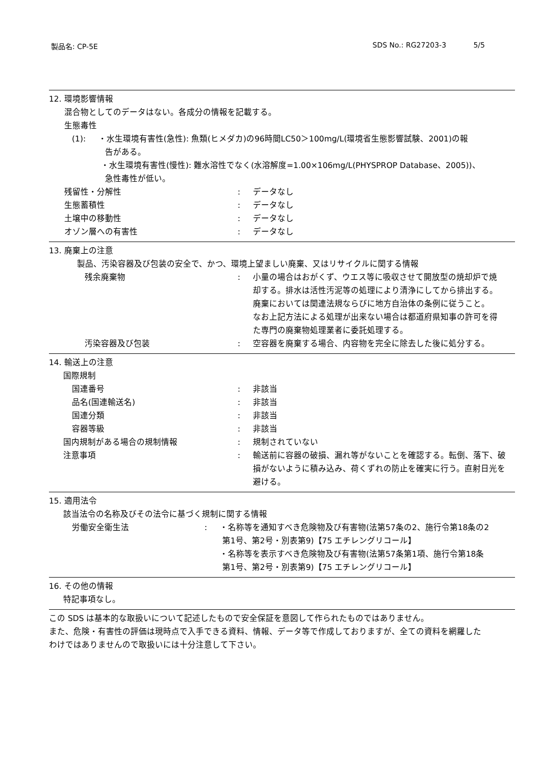製品名: CP-5E SDS No.: RG27203-3 5/5
12. 環境影響情報
混合物としてのデータはない。各成分の情報を記載する。
生態毒性
(1): ・水生環境有害性(急性): 魚類(ヒメダカ)の96時間LC50＞100mg/L(環境省生態影響試験、2001)の報
告がある。
・水生環境有害性(慢性): 難水溶性でなく(水溶解度=1.00×106mg/L(PHYSPROP Database、2005))、
急性毒性が低い。
残留性・分解性 : データなし
生態蓄積性 : データなし
土壌中の移動性 : データなし
オゾン層への有害性 : データなし
13. 廃棄上の注意
製品、汚染容器及び包装の安全で、かつ、環境上望ましい廃棄、又はリサイクルに関する情報
残余廃棄物 : 小量の場合はおがくず、ウエス等に吸収させて開放型の焼却炉で焼却する。排水は活性汚泥等の処理により清浄にしてから排出する。廃棄においては関連法規ならびに地方自治体の条例に従うこと。
なお上記方法による処理が出来ない場合は都道府県知事の許可を得た専門の廃棄物処理業者に委託処理する。
汚染容器及び包装 : 空容器を廃棄する場合、内容物を完全に除去した後に処分する。
14. 輸送上の注意
国際規制
国連番号 : 非該当
品名(国連輸送名) : 非該当
国連分類 : 非該当
容器等級 : 非該当
国内規制がある場合の規制情報 : 規制されていない
注意事項 : 輸送前に容器の破損、漏れ等がないことを確認する。転倒、落下、破損がないように積み込み、荷くずれの防止を確実に行う。直射日光を避ける。
15. 適用法令
該当法令の名称及びその法令に基づく規制に関する情報
労働安全衛生法 : ・名称等を通知すべき危険物及び有害物(法第57条の2、施行令第18条の2
第1号、第2号・別表第9)【75 エチレングリコール】
・名称等を表示すべき危険物及び有害物(法第57条第1項、施行令第18条
第1号、第2号・別表第9)【75 エチレングリコール】
16. その他の情報
特記事項なし。
この SDS は基本的な取扱いについて記述したもので安全保証を意図して作られたものではありません。
また、危険・有害性の評価は現時点で入手できる資料、情報、データ等で作成しておりますが、全ての資料を網羅した
わけではありませんので取扱いには十分注意して下さい。